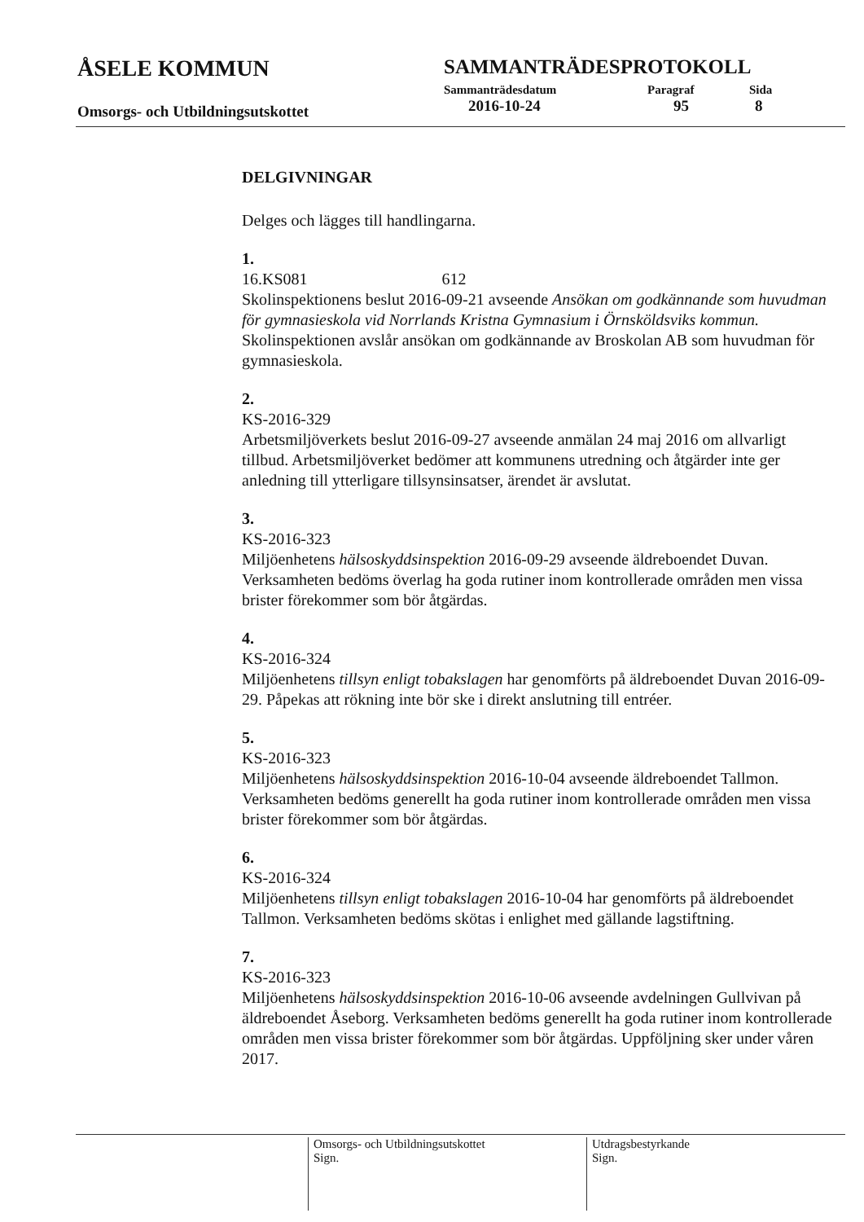ÅSELE KOMMUN
Omsorgs- och Utbildningsutskottet
SAMMANTRÄDESPROTOKOLL
Sammanträdesdatum Paragraf Sida
2016-10-24 95 8
DELGIVNINGAR
Delges och lägges till handlingarna.
1.
16.KS081 612
Skolinspektionens beslut 2016-09-21 avseende Ansökan om godkännande som huvudman för gymnasieskola vid Norrlands Kristna Gymnasium i Örnsköldsviks kommun. Skolinspektionen avslår ansökan om godkännande av Broskolan AB som huvudman för gymnasieskola.
2.
KS-2016-329
Arbetsmiljöverkets beslut 2016-09-27 avseende anmälan 24 maj 2016 om allvarligt tillbud. Arbetsmiljöverket bedömer att kommunens utredning och åtgärder inte ger anledning till ytterligare tillsynsinsatser, ärendet är avslutat.
3.
KS-2016-323
Miljöenhetens hälsoskyddsinspektion 2016-09-29 avseende äldreboendet Duvan. Verksamheten bedöms överlag ha goda rutiner inom kontrollerade områden men vissa brister förekommer som bör åtgärdas.
4.
KS-2016-324
Miljöenhetens tillsyn enligt tobakslagen har genomförts på äldreboendet Duvan 2016-09-29. Påpekas att rökning inte bör ske i direkt anslutning till entréer.
5.
KS-2016-323
Miljöenhetens hälsoskyddsinspektion 2016-10-04 avseende äldreboendet Tallmon. Verksamheten bedöms generellt ha goda rutiner inom kontrollerade områden men vissa brister förekommer som bör åtgärdas.
6.
KS-2016-324
Miljöenhetens tillsyn enligt tobakslagen 2016-10-04 har genomförts på äldreboendet Tallmon. Verksamheten bedöms skötas i enlighet med gällande lagstiftning.
7.
KS-2016-323
Miljöenhetens hälsoskyddsinspektion 2016-10-06 avseende avdelningen Gullvivan på äldreboendet Åseborg. Verksamheten bedöms generellt ha goda rutiner inom kontrollerade områden men vissa brister förekommer som bör åtgärdas. Uppföljning sker under våren 2017.
Omsorgs- och Utbildningsutskottet
Sign.
Utdragsbestyrkande
Sign.